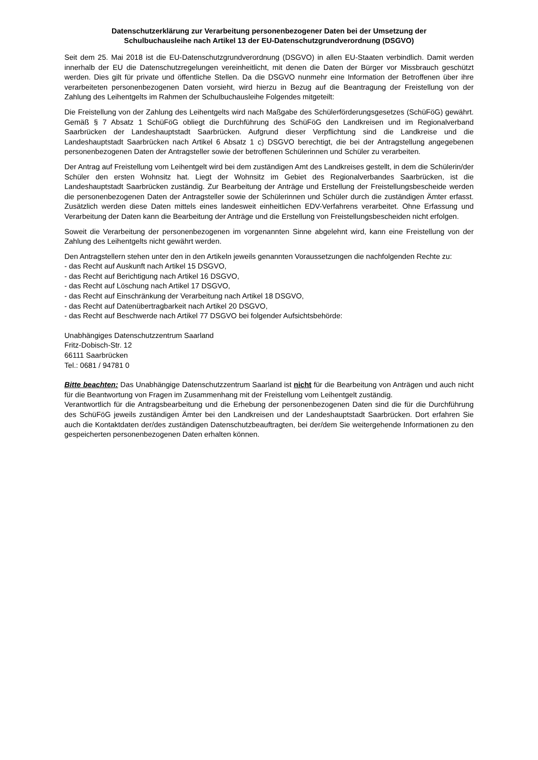Datenschutzerklärung zur Verarbeitung personenbezogener Daten bei der Umsetzung der
Schulbuchausleihe nach Artikel 13 der EU-Datenschutzgrundverordnung (DSGVO)
Seit dem 25. Mai 2018 ist die EU-Datenschutzgrundverordnung (DSGVO) in allen EU-Staaten verbindlich. Damit werden innerhalb der EU die Datenschutzregelungen vereinheitlicht, mit denen die Daten der Bürger vor Missbrauch geschützt werden. Dies gilt für private und öffentliche Stellen. Da die DSGVO nunmehr eine Information der Betroffenen über ihre verarbeiteten personenbezogenen Daten vorsieht, wird hierzu in Bezug auf die Beantragung der Freistellung von der Zahlung des Leihentgelts im Rahmen der Schulbuchausleihe Folgendes mitgeteilt:
Die Freistellung von der Zahlung des Leihentgelts wird nach Maßgabe des Schülerförderungsgesetzes (SchüFöG) gewährt. Gemäß § 7 Absatz 1 SchüFöG obliegt die Durchführung des SchüFöG den Landkreisen und im Regionalverband Saarbrücken der Landeshauptstadt Saarbrücken. Aufgrund dieser Verpflichtung sind die Landkreise und die Landeshauptstadt Saarbrücken nach Artikel 6 Absatz 1 c) DSGVO berechtigt, die bei der Antragstellung angegebenen personenbezogenen Daten der Antragsteller sowie der betroffenen Schülerinnen und Schüler zu verarbeiten.
Der Antrag auf Freistellung vom Leihentgelt wird bei dem zuständigen Amt des Landkreises gestellt, in dem die Schülerin/der Schüler den ersten Wohnsitz hat. Liegt der Wohnsitz im Gebiet des Regionalverbandes Saarbrücken, ist die Landeshauptstadt Saarbrücken zuständig. Zur Bearbeitung der Anträge und Erstellung der Freistellungsbescheide werden die personenbezogenen Daten der Antragsteller sowie der Schülerinnen und Schüler durch die zuständigen Ämter erfasst. Zusätzlich werden diese Daten mittels eines landesweit einheitlichen EDV-Verfahrens verarbeitet. Ohne Erfassung und Verarbeitung der Daten kann die Bearbeitung der Anträge und die Erstellung von Freistellungsbescheiden nicht erfolgen.
Soweit die Verarbeitung der personenbezogenen im vorgenannten Sinne abgelehnt wird, kann eine Freistellung von der Zahlung des Leihentgelts nicht gewährt werden.
Den Antragstellern stehen unter den in den Artikeln jeweils genannten Voraussetzungen die nachfolgenden Rechte zu:
- das Recht auf Auskunft nach Artikel 15 DSGVO,
- das Recht auf Berichtigung nach Artikel 16 DSGVO,
- das Recht auf Löschung nach Artikel 17 DSGVO,
- das Recht auf Einschränkung der Verarbeitung nach Artikel 18 DSGVO,
- das Recht auf Datenübertragbarkeit nach Artikel 20 DSGVO,
- das Recht auf Beschwerde nach Artikel 77 DSGVO bei folgender Aufsichtsbehörde:
Unabhängiges Datenschutzzentrum Saarland
Fritz-Dobisch-Str. 12
66111 Saarbrücken
Tel.: 0681 / 94781 0
Bitte beachten: Das Unabhängige Datenschutzzentrum Saarland ist nicht für die Bearbeitung von Anträgen und auch nicht für die Beantwortung von Fragen im Zusammenhang mit der Freistellung vom Leihentgelt zuständig.
Verantwortlich für die Antragsbearbeitung und die Erhebung der personenbezogenen Daten sind die für die Durchführung des SchüFöG jeweils zuständigen Ämter bei den Landkreisen und der Landeshauptstadt Saarbrücken. Dort erfahren Sie auch die Kontaktdaten der/des zuständigen Datenschutzbeauftragten, bei der/dem Sie weitergehende Informationen zu den gespeicherten personenbezogenen Daten erhalten können.